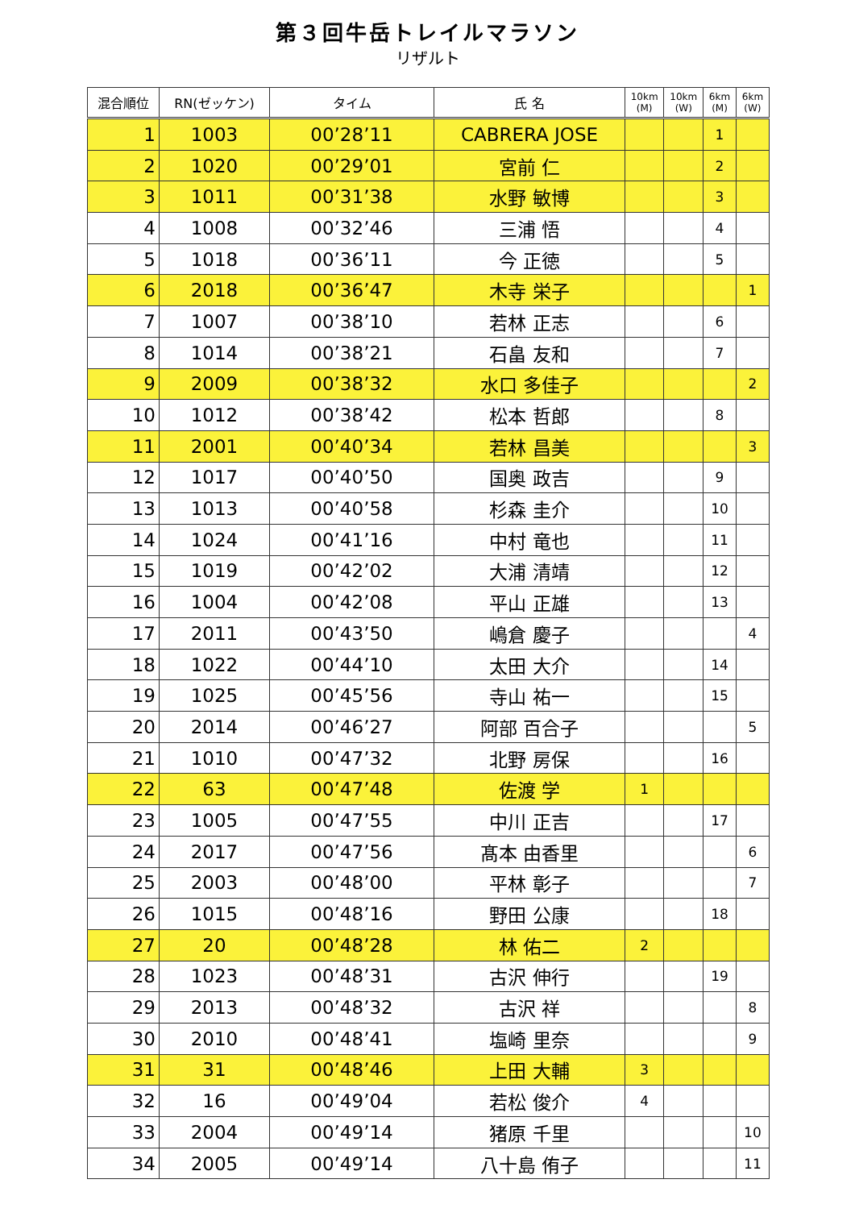第３回牛岳トレイルマラソン
リザルト
| 混合順位 | RN(ゼッケン) | タイム | 氏 名 | 10km (M) | 10km (W) | 6km (M) | 6km (W) |
| --- | --- | --- | --- | --- | --- | --- | --- |
| 1 | 1003 | 00’28’11 | CABRERA JOSE | | | 1 | |
| 2 | 1020 | 00’29’01 | 宮前 仁 | | | 2 | |
| 3 | 1011 | 00’31’38 | 水野 敏博 | | | 3 | |
| 4 | 1008 | 00’32’46 | 三浦 悟 | | | 4 | |
| 5 | 1018 | 00’36’11 | 今 正徳 | | | 5 | |
| 6 | 2018 | 00’36’47 | 木寺 栄子 | | | | 1 |
| 7 | 1007 | 00’38’10 | 若林 正志 | | | 6 | |
| 8 | 1014 | 00’38’21 | 石畠 友和 | | | 7 | |
| 9 | 2009 | 00’38’32 | 水口 多佳子 | | | | 2 |
| 10 | 1012 | 00’38’42 | 松本 哲郎 | | | 8 | |
| 11 | 2001 | 00’40’34 | 若林 昌美 | | | | 3 |
| 12 | 1017 | 00’40’50 | 国奥 政吉 | | | 9 | |
| 13 | 1013 | 00’40’58 | 杉森 圭介 | | | 10 | |
| 14 | 1024 | 00’41’16 | 中村 竜也 | | | 11 | |
| 15 | 1019 | 00’42’02 | 大浦 清靖 | | | 12 | |
| 16 | 1004 | 00’42’08 | 平山 正雄 | | | 13 | |
| 17 | 2011 | 00’43’50 | 嶋倉 慶子 | | | | 4 |
| 18 | 1022 | 00’44’10 | 太田 大介 | | | 14 | |
| 19 | 1025 | 00’45’56 | 寺山 祐一 | | | 15 | |
| 20 | 2014 | 00’46’27 | 阿部 百合子 | | | | 5 |
| 21 | 1010 | 00’47’32 | 北野 房保 | | | 16 | |
| 22 | 63 | 00’47’48 | 佐渡 学 | 1 | | | |
| 23 | 1005 | 00’47’55 | 中川 正吉 | | | 17 | |
| 24 | 2017 | 00’47’56 | 髙本 由香里 | | | | 6 |
| 25 | 2003 | 00’48’00 | 平林 彰子 | | | | 7 |
| 26 | 1015 | 00’48’16 | 野田 公康 | | | 18 | |
| 27 | 20 | 00’48’28 | 林 佑二 | 2 | | | |
| 28 | 1023 | 00’48’31 | 古沢 伸行 | | | 19 | |
| 29 | 2013 | 00’48’32 | 古沢 祥 | | | | 8 |
| 30 | 2010 | 00’48’41 | 塩崎 里奈 | | | | 9 |
| 31 | 31 | 00’48’46 | 上田 大輔 | 3 | | | |
| 32 | 16 | 00’49’04 | 若松 俊介 | 4 | | | |
| 33 | 2004 | 00’49’14 | 猪原 千里 | | | | 10 |
| 34 | 2005 | 00’49’14 | 八十島 侑子 | | | | 11 |